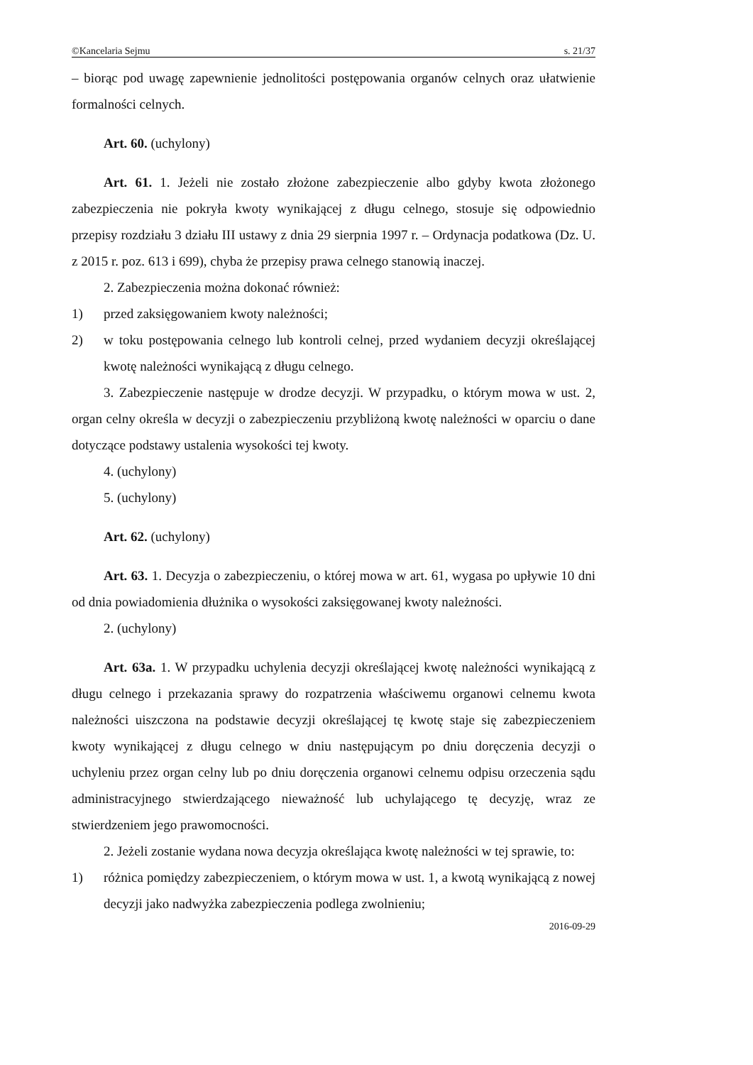©Kancelaria Sejmu s. 21/37
– biorąc pod uwagę zapewnienie jednolitości postępowania organów celnych oraz ułatwienie formalności celnych.
Art. 60. (uchylony)
Art. 61. 1. Jeżeli nie zostało złożone zabezpieczenie albo gdyby kwota złożonego zabezpieczenia nie pokryła kwoty wynikającej z długu celnego, stosuje się odpowiednio przepisy rozdziału 3 działu III ustawy z dnia 29 sierpnia 1997 r. – Ordynacja podatkowa (Dz. U. z 2015 r. poz. 613 i 699), chyba że przepisy prawa celnego stanowią inaczej.
2. Zabezpieczenia można dokonać również:
1) przed zaksięgowaniem kwoty należności;
2) w toku postępowania celnego lub kontroli celnej, przed wydaniem decyzji określającej kwotę należności wynikającą z długu celnego.
3. Zabezpieczenie następuje w drodze decyzji. W przypadku, o którym mowa w ust. 2, organ celny określa w decyzji o zabezpieczeniu przybliżoną kwotę należności w oparciu o dane dotyczące podstawy ustalenia wysokości tej kwoty.
4. (uchylony)
5. (uchylony)
Art. 62. (uchylony)
Art. 63. 1. Decyzja o zabezpieczeniu, o której mowa w art. 61, wygasa po upływie 10 dni od dnia powiadomienia dłużnika o wysokości zaksięgowanej kwoty należności.
2. (uchylony)
Art. 63a. 1. W przypadku uchylenia decyzji określającej kwotę należności wynikającą z długu celnego i przekazania sprawy do rozpatrzenia właściwemu organowi celnemu kwota należności uiszczona na podstawie decyzji określającej tę kwotę staje się zabezpieczeniem kwoty wynikającej z długu celnego w dniu następującym po dniu doręczenia decyzji o uchyleniu przez organ celny lub po dniu doręczenia organowi celnemu odpisu orzeczenia sądu administracyjnego stwierdzającego nieważność lub uchylającego tę decyzję, wraz ze stwierdzeniem jego prawomocności.
2. Jeżeli zostanie wydana nowa decyzja określająca kwotę należności w tej sprawie, to:
1) różnica pomiędzy zabezpieczeniem, o którym mowa w ust. 1, a kwotą wynikającą z nowej decyzji jako nadwyżka zabezpieczenia podlega zwolnieniu;
2016-09-29